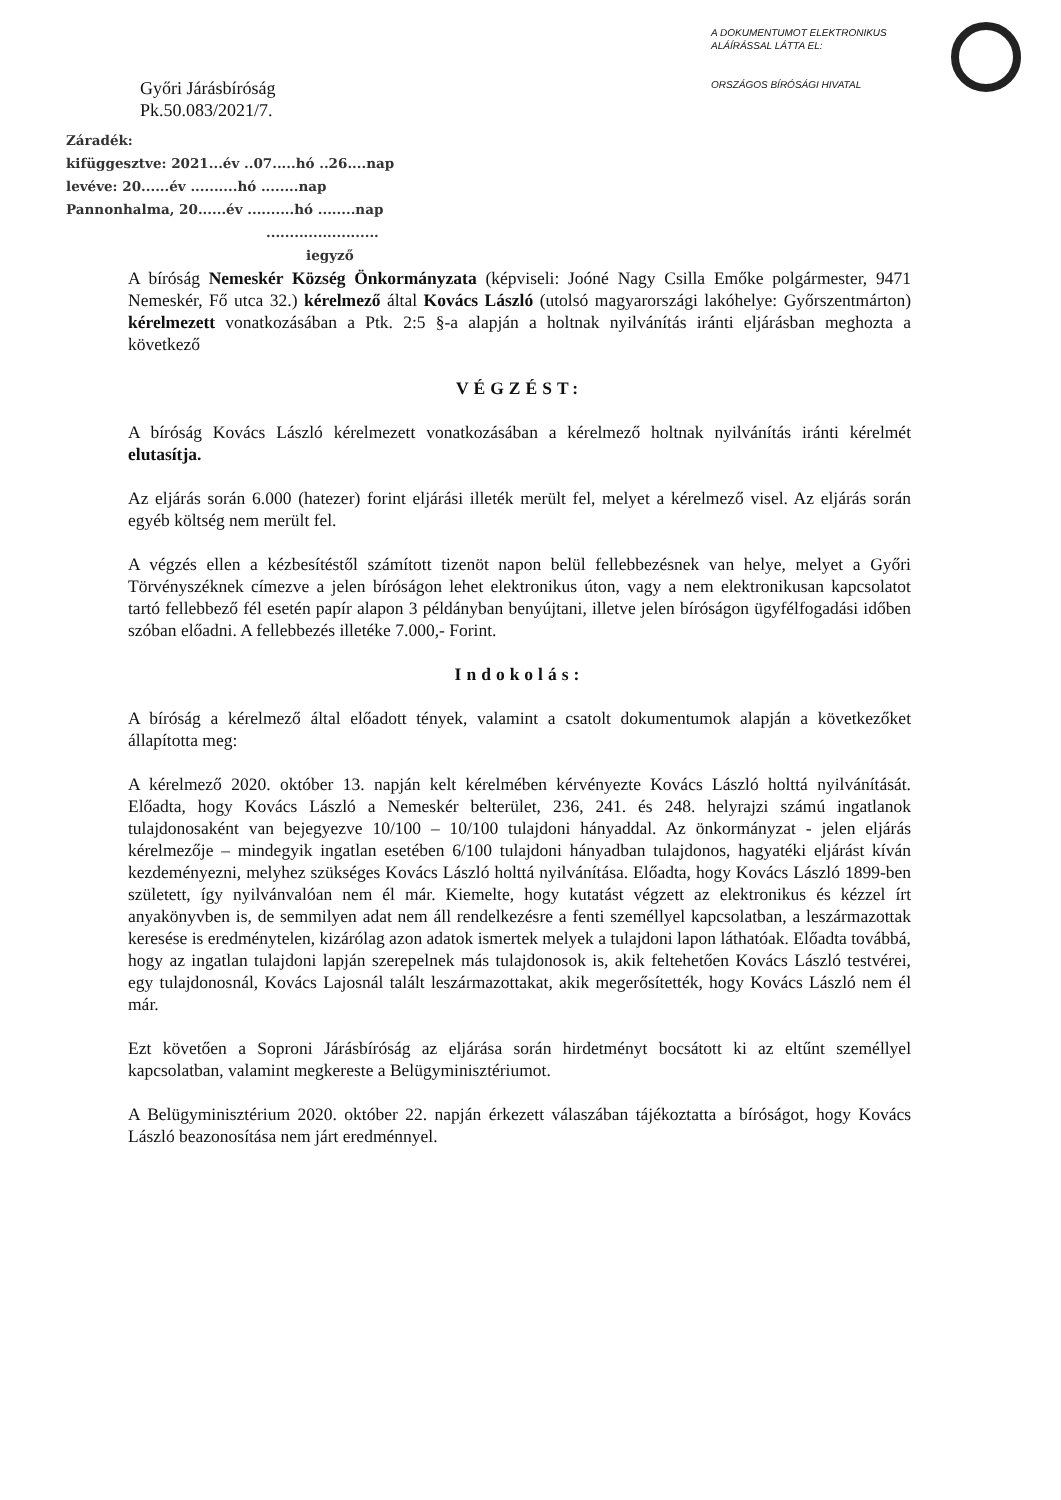Győri Járásbíróság
Pk.50.083/2021/7.
A DOKUMENTUMOT ELEKTRONIKUS ALÁÍRÁSSAL LÁTTA EL:
ORSZÁGOS BÍRÓSÁGI HIVATAL
Záradék:
kifüggesztve: 2021...év ..07.....hó ..26....nap
levéve: 20......év ..........hó ........nap
Pannonhalma, 20......év ..........hó ........nap
........................
iegyző
A bíróság Nemeskér Község Önkormányzata (képviseli: Joóné Nagy Csilla Emőke polgármester, 9471 Nemeskér, Fő utca 32.) kérelmező által Kovács László (utolsó magyarországi lakóhelye: Győrszentmárton) kérelmezett vonatkozásában a Ptk. 2:5 §-a alapján a holtnak nyilvánítás iránti eljárásban meghozta a következő
VÉGZÉST:
A bíróság Kovács László kérelmezett vonatkozásában a kérelmező holtnak nyilvánítás iránti kérelmét elutasítja.
Az eljárás során 6.000 (hatezer) forint eljárási illeték merült fel, melyet a kérelmező visel. Az eljárás során egyéb költség nem merült fel.
A végzés ellen a kézbesítéstől számított tizenöt napon belül fellebbezésnek van helye, melyet a Győri Törvényszéknek címezve a jelen bíróságon lehet elektronikus úton, vagy a nem elektronikusan kapcsolatot tartó fellebbező fél esetén papír alapon 3 példányban benyújtani, illetve jelen bíróságon ügyfélfogadási időben szóban előadni. A fellebbezés illetéke 7.000,- Forint.
Indokolás:
A bíróság a kérelmező által előadott tények, valamint a csatolt dokumentumok alapján a következőket állapította meg:
A kérelmező 2020. október 13. napján kelt kérelmében kérvényezte Kovács László holttá nyilvánítását. Előadta, hogy Kovács László a Nemeskér belterület, 236, 241. és 248. helyrajzi számú ingatlanok tulajdonosaként van bejegyezve 10/100 – 10/100 tulajdoni hányaddal. Az önkormányzat - jelen eljárás kérelmezője – mindegyik ingatlan esetében 6/100 tulajdoni hányadban tulajdonos, hagyatéki eljárást kíván kezdeményezni, melyhez szükséges Kovács László holttá nyilvánítása. Előadta, hogy Kovács László 1899-ben született, így nyilvánvalóan nem él már. Kiemelte, hogy kutatást végzett az elektronikus és kézzel írt anyakönyvben is, de semmilyen adat nem áll rendelkezésre a fenti személlyel kapcsolatban, a leszármazottak keresése is eredménytelen, kizárólag azon adatok ismertek melyek a tulajdoni lapon láthatóak. Előadta továbbá, hogy az ingatlan tulajdoni lapján szerepelnek más tulajdonosok is, akik feltehetően Kovács László testvérei, egy tulajdonosnál, Kovács Lajosnál talált leszármazottakat, akik megerősítették, hogy Kovács László nem él már.
Ezt követően a Soproni Járásbíróság az eljárása során hirdetményt bocsátott ki az eltűnt személlyel kapcsolatban, valamint megkereste a Belügyminisztériumot.
A Belügyminisztérium 2020. október 22. napján érkezett válaszában tájékoztatta a bíróságot, hogy Kovács László beazonosítása nem járt eredménnyel.